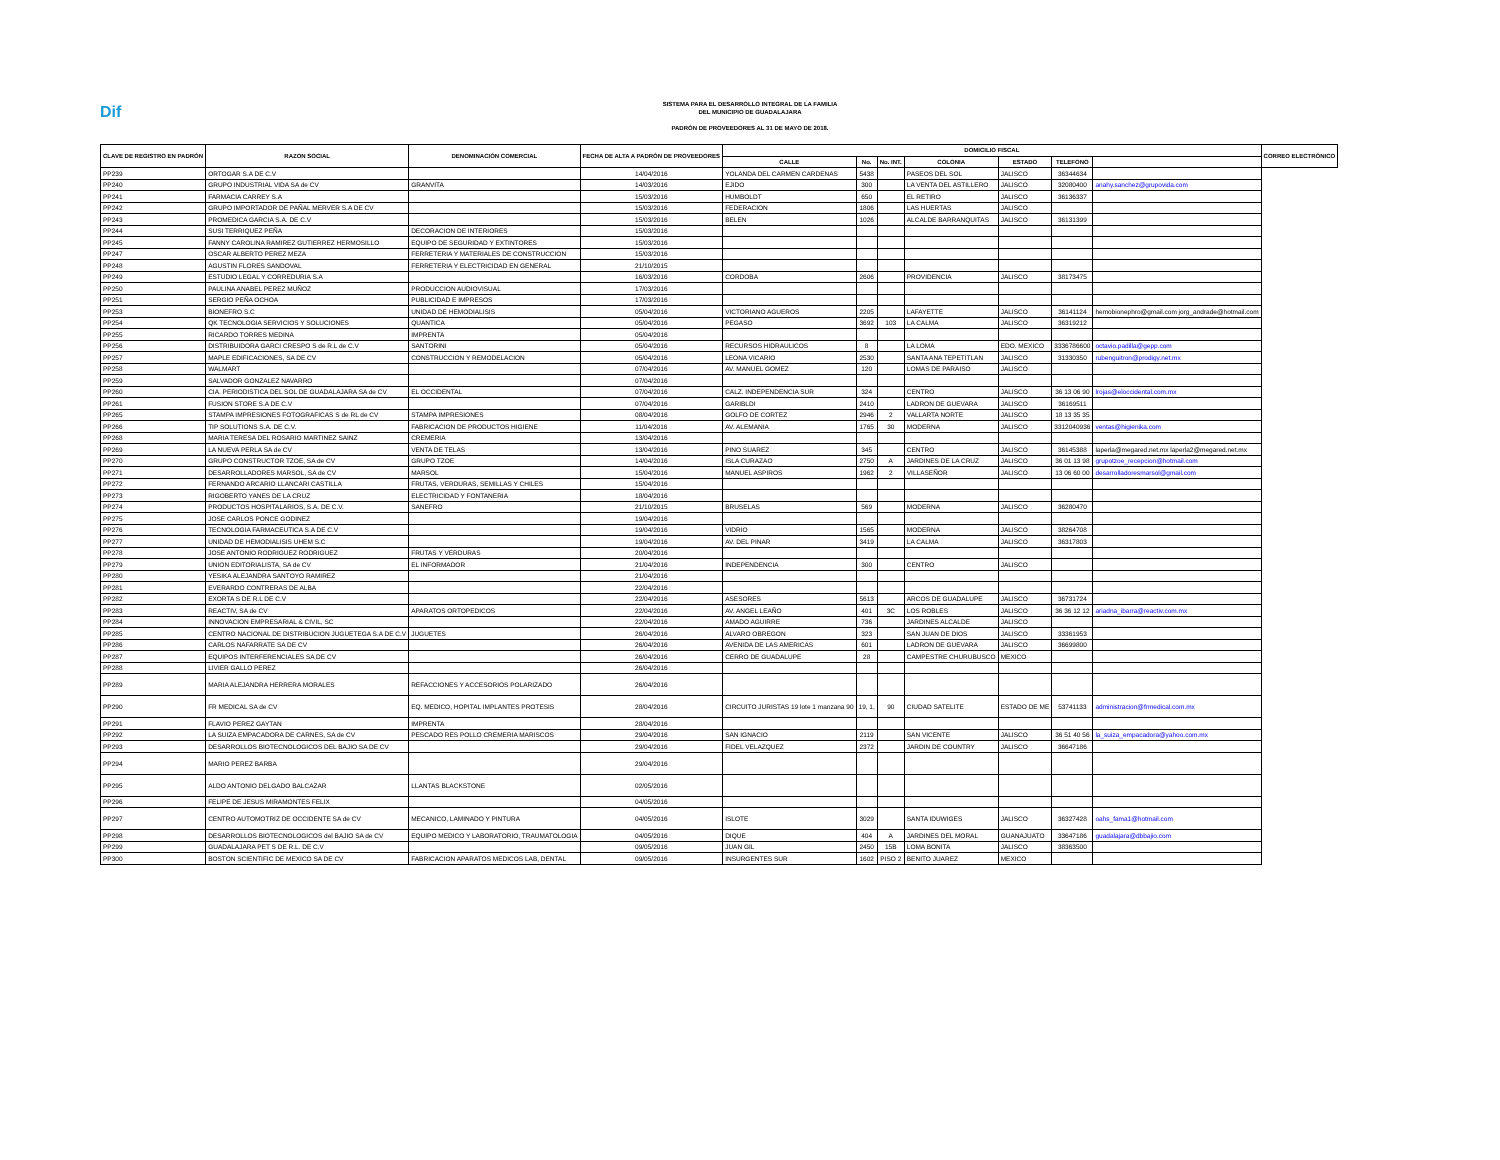Dif
SISTEMA PARA EL DESARROLLO INTEGRAL DE LA FAMILIA
DEL MUNICIPIO DE GUADALAJARA
PADRÓN DE PROVEEDORES AL 31 DE MAYO DE 2018.
| CLAVE DE REGISTRO EN PADRÓN | RAZON SOCIAL | DENOMINACIÓN COMERCIAL | FECHA DE ALTA A PADRÓN DE PROVEEDORES | DOMICILIO FISCAL | | | | | | | CORREO ELECTRÓNICO |
| --- | --- | --- | --- | --- | --- | --- | --- | --- | --- | --- | --- |
| | | | | CALLE | No. | No. INT. | COLONIA | ESTADO | TELEFONO | | |
| PP239 | ORTOGAR S.A DE C.V | | 14/04/2016 | YOLANDA DEL CARMEN CARDENAS | 5438 | | PASEOS DEL SOL | JALISCO | 36344634 | | |
| PP240 | GRUPO INDUSTRIAL VIDA SA de CV | GRANVITA | 14/03/2016 | EJIDO | 300 | | LA VENTA DEL ASTILLERO | JALISCO | 32080400 | anahy.sanchez@grupovida.com | |
| PP241 | FARMACIA CARREY S.A | | 15/03/2016 | HUMBOLDT | 650 | | EL RETIRO | JALISCO | 36136337 | | |
| PP242 | GRUPO IMPORTADOR DE PAÑAL MERVER S.A DE CV | | 15/03/2016 | FEDERACION | 1806 | | LAS HUERTAS | JALISCO | | | |
| PP243 | PROMEDICA GARCIA S.A. DE C.V | | 15/03/2016 | BELEN | 1026 | | ALCALDE BARRANQUITAS | JALISCO | 36131399 | | |
| PP244 | SUSI TERRIQUEZ PEÑA | DECORACION DE INTERIORES | 15/03/2016 | | | | | | | | |
| PP245 | FANNY CAROLINA RAMIREZ GUTIERREZ HERMOSILLO | EQUIPO DE SEGURIDAD Y EXTINTORES | 15/03/2016 | | | | | | | | |
| PP247 | OSCAR ALBERTO PEREZ MEZA | FERRETERIA Y MATERIALES DE CONSTRUCCION | 15/03/2016 | | | | | | | | |
| PP248 | AGUSTIN FLORES SANDOVAL | FERRETERIA Y ELECTRICIDAD EN GENERAL | 21/10/2015 | | | | | | | | |
| PP249 | ESTUDIO LEGAL Y CORREDURIA S.A | | 16/03/2016 | CORDOBA | 2606 | | PROVIDENCIA | JALISCO | 38173475 | | |
| PP250 | PAULINA ANABEL PEREZ MUÑOZ | PRODUCCION AUDIOVISUAL | 17/03/2016 | | | | | | | | |
| PP251 | SERGIO PEÑA OCHOA | PUBLICIDAD E IMPRESOS | 17/03/2016 | | | | | | | | |
| PP253 | BIONEFRO S.C | UNIDAD DE HEMODIALISIS | 05/04/2016 | VICTORIANO AGUEROS | 2205 | | LAFAYETTE | JALISCO | 36141124 | hemobionephro@gmail.com jorg_andrade@hotmail.com | |
| PP254 | QK TECNOLOGIA SERVICIOS Y SOLUCIONES | QUANTICA | 05/04/2016 | PEGASO | 3692 | 103 | LA CALMA | JALISCO | 36319212 | | |
| PP255 | RICARDO TORRES MEDINA | IMPRENTA | 05/04/2016 | | | | | | | | |
| PP256 | DISTRIBUIDORA GARCI CRESPO S de R.L de C.V | SANTORINI | 05/04/2016 | RECURSOS HIDRAULICOS | 8 | | LA LOMA | EDO. MEXICO | 3336786600 | octavio.padilla@gepp.com | |
| PP257 | MAPLE EDIFICACIONES, SA DE CV | CONSTRUCCION Y REMODELACION | 05/04/2016 | LEONA VICARIO | 2530 | | SANTA ANA TEPETITLAN | JALISCO | 31330350 | rubenguitron@prodigy.net.mx | |
| PP258 | WALMART | | 07/04/2016 | AV. MANUEL GOMEZ | 120 | | LOMAS DE PARAISO | JALISCO | | | |
| PP259 | SALVADOR GONZALEZ NAVARRO | | 07/04/2016 | | | | | | | | |
| PP260 | CIA. PERIODISTICA DEL SOL DE GUADALAJARA SA de CV | EL OCCIDENTAL | 07/04/2016 | CALZ. INDEPENDENCIA SUR | 324 | | CENTRO | JALISCO | 36 13 06 90 | lrojas@eloccidental.com.mx | |
| PP261 | FUSION STORE S.A DE C.V | | 07/04/2016 | GARIBLDI | 2410 | | LADRON DE GUEVARA | JALISCO | 36169511 | | |
| PP265 | STAMPA IMPRESIONES FOTOGRAFICAS S de RL de CV | STAMPA IMPRESIONES | 08/04/2016 | GOLFO DE CORTEZ | 2946 | 2 | VALLARTA NORTE | JALISCO | 18 13 35 35 | | |
| PP266 | TIP SOLUTIONS S.A. DE C.V. | FABRICACION DE PRODUCTOS HIGIENE | 11/04/2016 | AV. ALEMANIA | 1765 | 30 | MODERNA | JALISCO | 3312040936 | ventas@higienika.com | |
| PP268 | MARIA TERESA DEL ROSARIO MARTINEZ SAINZ | CREMERIA | 13/04/2016 | | | | | | | | |
| PP269 | LA NUEVA PERLA SA de CV | VENTA DE TELAS | 13/04/2016 | PINO SUAREZ | 345 | | CENTRO | JALISCO | 36145388 | laperla@megared.net.mx laperla2@megared.net.mx | |
| PP270 | GRUPO CONSTRUCTOR TZOE, SA de CV | GRUPO TZOE | 14/04/2016 | ISLA CURAZAO | 2750 | A | JARDINES DE LA CRUZ | JALISCO | 36 01 13 98 | grupotzoe_recepcion@hotmail.com | |
| PP271 | DESARROLLADORES MARSOL, SA de CV | MARSOL | 15/04/2016 | MANUEL ASPIROS | 1962 | 2 | VILLASEÑOR | JALISCO | 13 06 60 00 | desarrolladoresmarsol@gmail.com | |
| PP272 | FERNANDO ARCARIO LLANCARI CASTILLA | FRUTAS, VERDURAS, SEMILLAS Y CHILES | 15/04/2016 | | | | | | | | |
| PP273 | RIGOBERTO YANES DE LA CRUZ | ELECTRICIDAD Y FONTANERIA | 18/04/2016 | | | | | | | | |
| PP274 | PRODUCTOS HOSPITALARIOS, S.A. DE C.V. | SANEFRO | 21/10/2015 | BRUSELAS | 569 | | MODERNA | JALISCO | 36280470 | | |
| PP275 | JOSE CARLOS PONCE GODINEZ | | 19/04/2016 | | | | | | | | |
| PP276 | TECNOLOGIA FARMACEUTICA S.A DE C.V | | 19/04/2016 | VIDRIO | 1565 | | MODERNA | JALISCO | 38264708 | | |
| PP277 | UNIDAD DE HEMODIALISIS UHEM S.C | | 19/04/2016 | AV. DEL PINAR | 3419 | | LA CALMA | JALISCO | 36317803 | | |
| PP278 | JOSE ANTONIO RODRIGUEZ RODRIGUEZ | FRUTAS Y VERDURAS | 20/04/2016 | | | | | | | | |
| PP279 | UNION EDITORIALISTA, SA de CV | EL INFORMADOR | 21/04/2016 | INDEPENDENCIA | 300 | | CENTRO | JALISCO | | | |
| PP280 | YESIKA ALEJANDRA SANTOYO RAMIREZ | | 21/04/2016 | | | | | | | | |
| PP281 | EVERARDO CONTRERAS DE ALBA | | 22/04/2016 | | | | | | | | |
| PP282 | EXORTA S DE R.L DE C.V | | 22/04/2016 | ASESORES | 5613 | | ARCOS DE GUADALUPE | JALISCO | 36731724 | | |
| PP283 | REACTIV, SA de CV | APARATOS ORTOPEDICOS | 22/04/2016 | AV. ANGEL LEAÑO | 401 | 3C | LOS ROBLES | JALISCO | 36 36 12 12 | ariadna_ibarra@reactiv.com.mx | |
| PP284 | INNOVACION EMPRESARIAL & CIVIL, SC | | 22/04/2016 | AMADO AGUIRRE | 736 | | JARDINES ALCALDE | JALISCO | | | |
| PP285 | CENTRO NACIONAL DE DISTRIBUCION JUGUETEGA S.A DE C.V | JUGUETES | 26/04/2016 | ALVARO OBREGON | 323 | | SAN JUAN DE DIOS | JALISCO | 33361953 | | |
| PP286 | CARLOS NAFARRATE SA DE CV | | 26/04/2016 | AVENIDA DE LAS AMERICAS | 601 | | LADRON DE GUEVARA | JALISCO | 36699800 | | |
| PP287 | EQUIPOS INTERFERENCIALES SA DE CV | | 26/04/2016 | CERRO DE GUADALUPE | 28 | | CAMPESTRE CHURUBUSCO | MEXICO | | | |
| PP288 | LIVIER GALLO PEREZ | | 26/04/2016 | | | | | | | | |
| PP289 | MARIA ALEJANDRA HERRERA MORALES | REFACCIONES Y ACCESORIOS POLARIZADO | 26/04/2016 | | | | | | | | |
| PP290 | FR MEDICAL SA de CV | EQ. MEDICO, HOPITAL IMPLANTES PROTESIS | 28/04/2016 | CIRCUITO JURISTAS 19 lote 1 manzana 90 | 19, 1, | 90 | CIUDAD SATELITE | ESTADO DE ME | 53741133 | administracion@frmedical.com.mx | |
| PP291 | FLAVIO PEREZ GAYTAN | IMPRENTA | 28/04/2016 | | | | | | | | |
| PP292 | LA SUIZA EMPACADORA DE CARNES, SA de CV | PESCADO RES POLLO CREMERIA MARISCOS | 29/04/2016 | SAN IGNACIO | 2119 | | SAN VICENTE | JALISCO | 36 51 40 56 | la_suiza_empacadora@yahoo.com.mx | |
| PP293 | DESARROLLOS BIOTECNOLOGICOS DEL BAJIO SA DE CV | | 29/04/2016 | FIDEL VELAZQUEZ | 2372 | | JARDIN DE COUNTRY | JALISCO | 36647186 | | |
| PP294 | MARIO PEREZ BARBA | | 29/04/2016 | | | | | | | | |
| PP295 | ALDO ANTONIO DELGADO BALCAZAR | LLANTAS BLACKSTONE | 02/05/2016 | | | | | | | | |
| PP296 | FELIPE DE JESUS MIRAMONTES FELIX | | 04/05/2016 | | | | | | | | |
| PP297 | CENTRO AUTOMOTRIZ DE OCCIDENTE SA de CV | MECANICO, LAMINADO Y PINTURA | 04/05/2016 | ISLOTE | 3029 | | SANTA IDUWIGES | JALISCO | 36327428 | oahs_fama1@hotmail.com | |
| PP298 | DESARROLLOS BIOTECNOLOGICOS del BAJIO SA de CV | EQUIPO MEDICO Y LABORATORIO, TRAUMATOLOGIA | 04/05/2016 | DIQUE | 404 | A | JARDINES DEL MORAL | GUANAJUATO | 33647186 | guadalajara@dbbajio.com | |
| PP299 | GUADALAJARA PET S DE R.L. DE C.V | | 09/05/2016 | JUAN GIL | 2450 | 15B | LOMA BONITA | JALISCO | 38363500 | | |
| PP300 | BOSTON SCIENTIFIC DE MEXICO SA DE CV | FABRICACION APARATOS MEDICOS LAB, DENTAL | 09/05/2016 | INSURGENTES SUR | 1602 | PISO 2 | BENITO JUAREZ | MEXICO | | | |